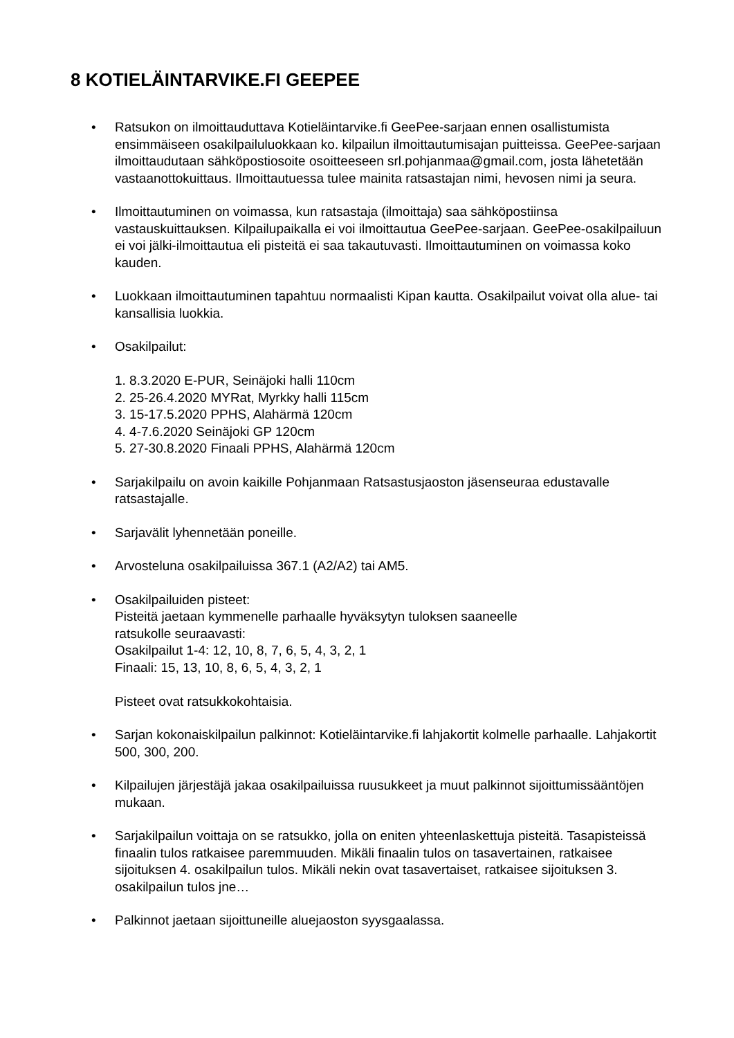8 KOTIELÄINTARVIKE.FI GEEPEE
• Ratsukon on ilmoittauduttava Kotieläintarvike.fi GeePee-sarjaan ennen osallistumista ensimmäiseen osakilpailuluokkaan ko. kilpailun ilmoittautumisajan puitteissa. GeePee-sarjaan ilmoittaudutaan sähköpostiosoite osoitteeseen srl.pohjanmaa@gmail.com, josta lähetetään vastaanottokuittaus. Ilmoittautuessa tulee mainita ratsastajan nimi, hevosen nimi ja seura.
• Ilmoittautuminen on voimassa, kun ratsastaja (ilmoittaja) saa sähköpostiinsa vastauskuittauksen. Kilpailupaikalla ei voi ilmoittautua GeePee-sarjaan. GeePee-osakilpailuun ei voi jälki-ilmoittautua eli pisteitä ei saa takautuvasti. Ilmoittautuminen on voimassa koko kauden.
• Luokkaan ilmoittautuminen tapahtuu normaalisti Kipan kautta. Osakilpailut voivat olla alue- tai kansallisia luokkia.
• Osakilpailut:
1. 8.3.2020 E-PUR, Seinäjoki halli 110cm
2. 25-26.4.2020 MYRat, Myrkky halli 115cm
3. 15-17.5.2020 PPHS, Alahärmä 120cm
4. 4-7.6.2020 Seinäjoki GP 120cm
5. 27-30.8.2020 Finaali PPHS, Alahärmä 120cm
• Sarjakilpailu on avoin kaikille Pohjanmaan Ratsastusjaoston jäsenseuraa edustavalle ratsastajalle.
• Sarjavälit lyhennetään poneille.
• Arvosteluna osakilpailuissa 367.1 (A2/A2) tai AM5.
• Osakilpailuiden pisteet:
Pisteitä jaetaan kymmenelle parhaalle hyväksytyn tuloksen saaneelle
ratsukolle seuraavasti:
Osakilpailut 1-4: 12, 10, 8, 7, 6, 5, 4, 3, 2, 1
Finaali: 15, 13, 10, 8, 6, 5, 4, 3, 2, 1
Pisteet ovat ratsukkokohtaisia.
• Sarjan kokonaiskilpailun palkinnot: Kotieläintarvike.fi lahjakortit kolmelle parhaalle. Lahjakortit 500, 300, 200.
• Kilpailujen järjestäjä jakaa osakilpailuissa ruusukkeet ja muut palkinnot sijoittumissääntöjen mukaan.
• Sarjakilpailun voittaja on se ratsukko, jolla on eniten yhteenlaskettuja pisteitä. Tasapisteissä finaalin tulos ratkaisee paremmuuden. Mikäli finaalin tulos on tasavertainen, ratkaisee sijoituksen 4. osakilpailun tulos. Mikäli nekin ovat tasavertaiset, ratkaisee sijoituksen 3. osakilpailun tulos jne…
• Palkinnot jaetaan sijoittuneille aluejaoston syysgaalassa.